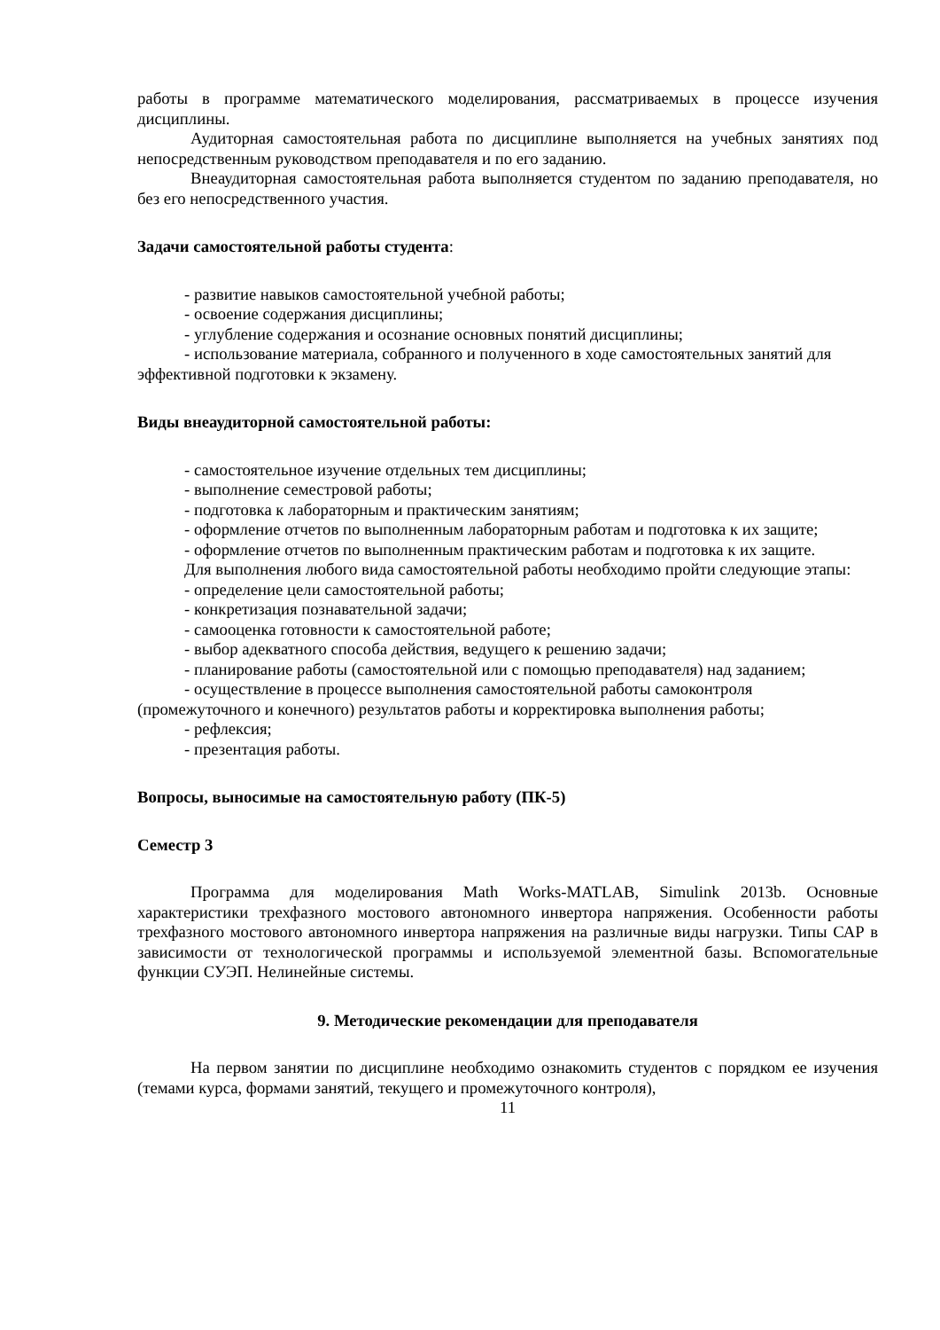работы в программе математического моделирования, рассматриваемых в процессе изучения дисциплины.
Аудиторная самостоятельная работа по дисциплине выполняется на учебных занятиях под непосредственным руководством преподавателя и по его заданию.
Внеаудиторная самостоятельная работа выполняется студентом по заданию преподавателя, но без его непосредственного участия.
Задачи самостоятельной работы студента:
- развитие навыков самостоятельной учебной работы;
- освоение содержания дисциплины;
- углубление содержания и осознание основных понятий дисциплины;
- использование материала, собранного и полученного в ходе самостоятельных занятий для эффективной подготовки к экзамену.
Виды внеаудиторной самостоятельной работы:
- самостоятельное изучение отдельных тем дисциплины;
- выполнение семестровой работы;
- подготовка к лабораторным и практическим занятиям;
- оформление отчетов по выполненным лабораторным работам и подготовка к их защите;
- оформление отчетов по выполненным практическим работам и подготовка к их защите.
Для выполнения любого вида самостоятельной работы необходимо пройти следующие этапы:
- определение цели самостоятельной работы;
- конкретизация познавательной задачи;
- самооценка готовности к самостоятельной работе;
- выбор адекватного способа действия, ведущего к решению задачи;
- планирование работы (самостоятельной или с помощью преподавателя) над заданием;
- осуществление в процессе выполнения самостоятельной работы самоконтроля (промежуточного и конечного) результатов работы и корректировка выполнения работы;
- рефлексия;
- презентация работы.
Вопросы, выносимые на самостоятельную работу (ПК-5)
Семестр 3
Программа для моделирования Math Works-MATLAB, Simulink 2013b. Основные характеристики трехфазного мостового автономного инвертора напряжения. Особенности работы трехфазного мостового автономного инвертора напряжения на различные виды нагрузки. Типы САР в зависимости от технологической программы и используемой элементной базы. Вспомогательные функции СУЭП. Нелинейные системы.
9. Методические рекомендации для преподавателя
На первом занятии по дисциплине необходимо ознакомить студентов с порядком ее изучения (темами курса, формами занятий, текущего и промежуточного контроля),
11